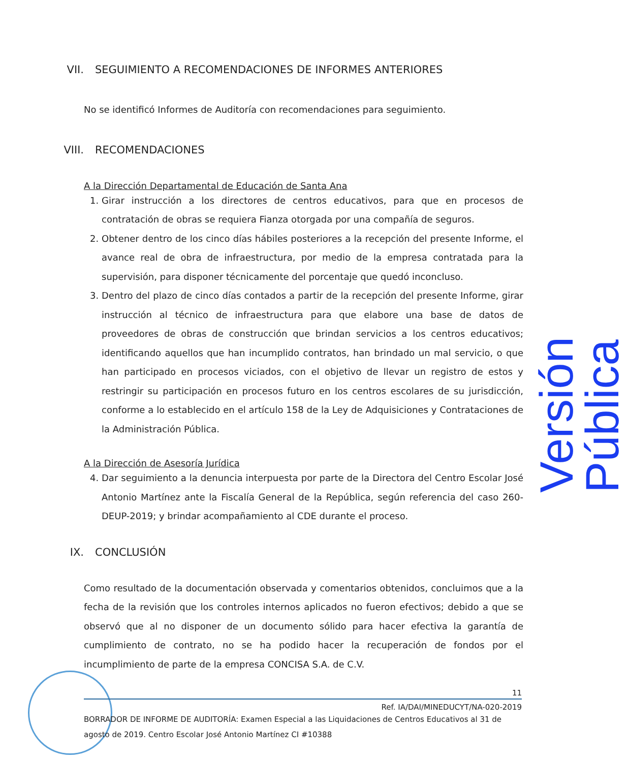VII. SEGUIMIENTO A RECOMENDACIONES DE INFORMES ANTERIORES
No se identificó Informes de Auditoría con recomendaciones para seguimiento.
VIII. RECOMENDACIONES
A la Dirección Departamental de Educación de Santa Ana
1. Girar instrucción a los directores de centros educativos, para que en procesos de contratación de obras se requiera Fianza otorgada por una compañía de seguros.
2. Obtener dentro de los cinco días hábiles posteriores a la recepción del presente Informe, el avance real de obra de infraestructura, por medio de la empresa contratada para la supervisión, para disponer técnicamente del porcentaje que quedó inconcluso.
3. Dentro del plazo de cinco días contados a partir de la recepción del presente Informe, girar instrucción al técnico de infraestructura para que elabore una base de datos de proveedores de obras de construcción que brindan servicios a los centros educativos; identificando aquellos que han incumplido contratos, han brindado un mal servicio, o que han participado en procesos viciados, con el objetivo de llevar un registro de estos y restringir su participación en procesos futuro en los centros escolares de su jurisdicción, conforme a lo establecido en el artículo 158 de la Ley de Adquisiciones y Contrataciones de la Administración Pública.
A la Dirección de Asesoría Jurídica
4. Dar seguimiento a la denuncia interpuesta por parte de la Directora del Centro Escolar José Antonio Martínez ante la Fiscalía General de la República, según referencia del caso 260-DEUP-2019; y brindar acompañamiento al CDE durante el proceso.
IX. CONCLUSIÓN
Como resultado de la documentación observada y comentarios obtenidos, concluimos que a la fecha de la revisión que los controles internos aplicados no fueron efectivos; debido a que se observó que al no disponer de un documento sólido para hacer efectiva la garantía de cumplimiento de contrato, no se ha podido hacer la recuperación de fondos por el incumplimiento de parte de la empresa CONCISA S.A. de C.V.
Versión Pública
11
Ref. IA/DAI/MINEDUCYT/NA-020-2019
BORRADOR DE INFORME DE AUDITORÍA: Examen Especial a las Liquidaciones de Centros Educativos al 31 de agosto de 2019. Centro Escolar José Antonio Martínez CI #10388